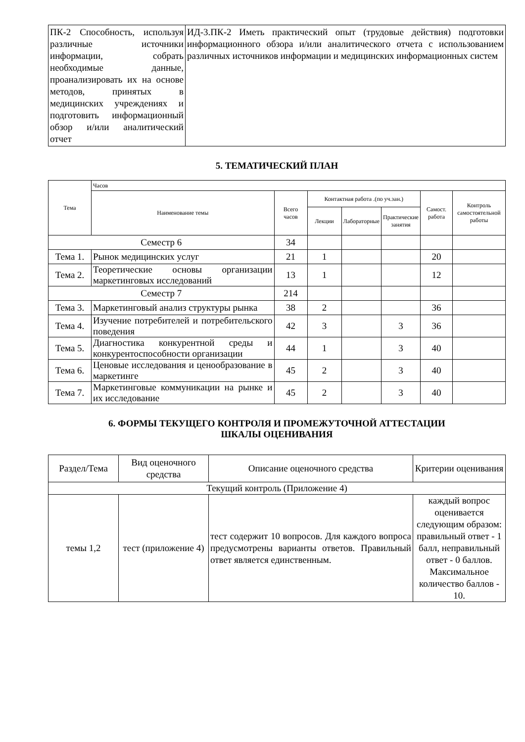| ПК-2 Способность, используя различные источники информации, собрать необходимые данные, проанализировать их на основе методов, принятых в медицинских учреждениях и подготовить информационный обзор и/или аналитический отчет | ИД-3.ПК-2 Иметь практический опыт (трудовые действия) подготовки информационного обзора и/или аналитического отчета с использованием различных источников информации и медицинских информационных систем |
5. ТЕМАТИЧЕСКИЙ ПЛАН
| Тема | Часов | | | | | | |
| --- | --- | --- | --- | --- | --- | --- | --- |
| | Наименование темы | Всего часов | Контактная работа .(по уч.зан.) | | | Самост. работа | Контроль самостоятельной работы |
| | | | Лекции | Лабораторные | Практические занятия | | |
| Семестр 6 | | 34 | | | | | |
| Тема 1. | Рынок медицинских услуг | 21 | 1 | | | 20 | |
| Тема 2. | Теоретические основы организации маркетинговых исследований | 13 | 1 | | | 12 | |
| Семестр 7 | | 214 | | | | | |
| Тема 3. | Маркетинговый анализ структуры рынка | 38 | 2 | | | 36 | |
| Тема 4. | Изучение потребителей и потребительского поведения | 42 | 3 | | 3 | 36 | |
| Тема 5. | Диагностика конкурентной среды и конкурентоспособности организации | 44 | 1 | | 3 | 40 | |
| Тема 6. | Ценовые исследования и ценообразование в маркетинге | 45 | 2 | | 3 | 40 | |
| Тема 7. | Маркетинговые коммуникации на рынке и их исследование | 45 | 2 | | 3 | 40 | |
6. ФОРМЫ ТЕКУЩЕГО КОНТРОЛЯ И ПРОМЕЖУТОЧНОЙ АТТЕСТАЦИИ
ШКАЛЫ ОЦЕНИВАНИЯ
| Раздел/Тема | Вид оценочного средства | Описание оценочного средства | Критерии оценивания |
| Текущий контроль (Приложение 4) | | | |
| темы 1,2 | тест (приложение 4) | тест содержит 10 вопросов. Для каждого вопроса предусмотрены варианты ответов. Правильный ответ является единственным. | каждый вопрос оценивается следующим образом: правильный ответ - 1 балл, неправильный ответ - 0 баллов. Максимальное количество баллов - 10. |